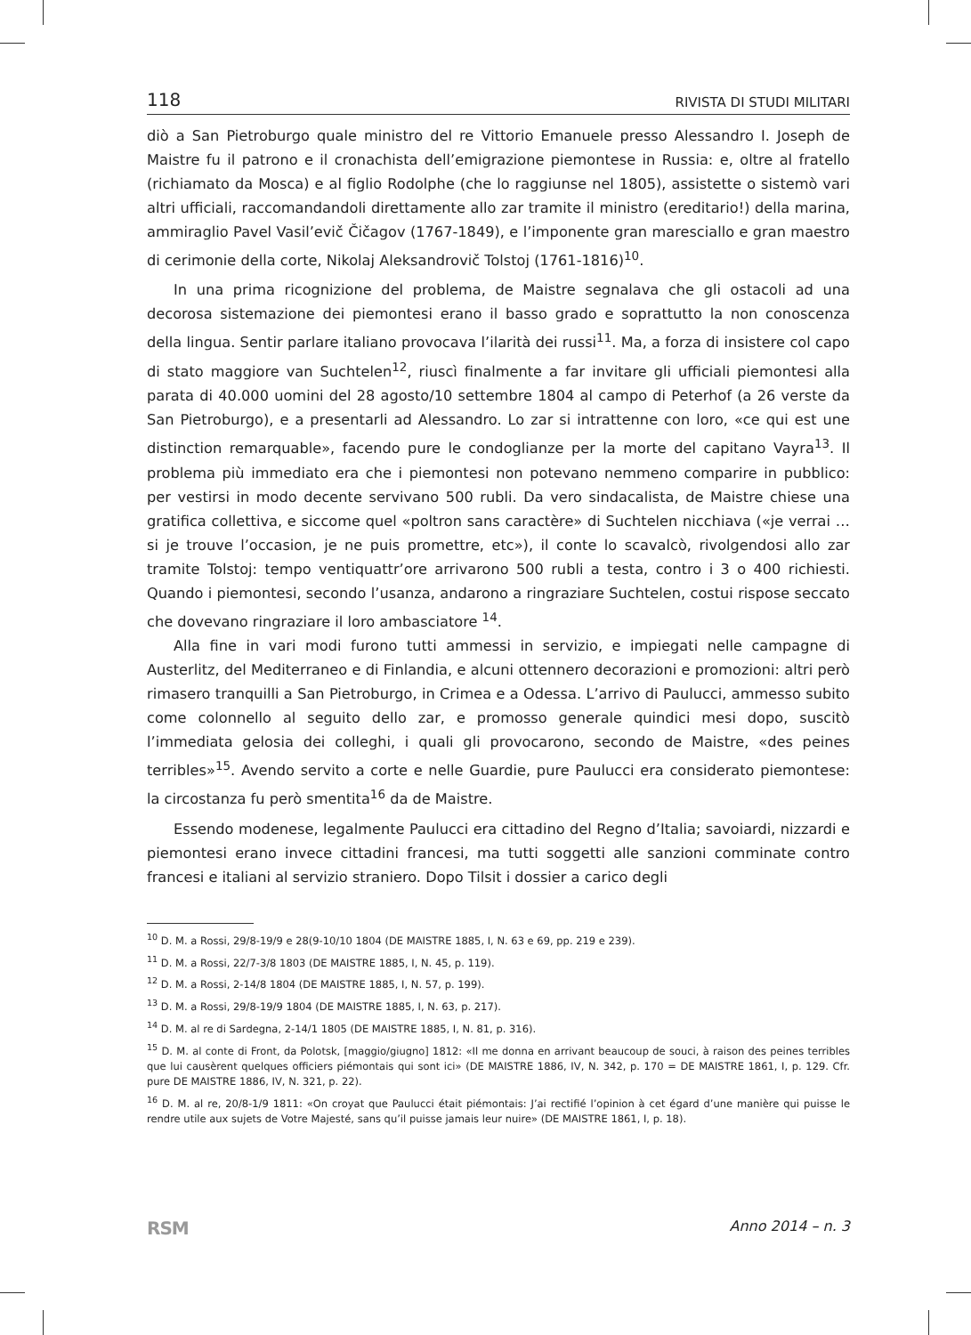118 RIVISTA DI STUDI MILITARI
diò a San Pietroburgo quale ministro del re Vittorio Emanuele presso Alessandro I. Joseph de Maistre fu il patrono e il cronachista dell’emigrazione piemontese in Russia: e, oltre al fratello (richiamato da Mosca) e al figlio Rodolphe (che lo raggiunse nel 1805), assistette o sistemò vari altri ufficiali, raccomandandoli direttamente allo zar tramite il ministro (ereditario!) della marina, ammiraglio Pavel Vasil’evič Čičagov (1767-1849), e l’imponente gran maresciallo e gran maestro di cerimonie della corte, Nikolaj Aleksandrovič Tolstoj (1761-1816)<sup>10</sup>.
In una prima ricognizione del problema, de Maistre segnalava che gli ostacoli ad una decorosa sistemazione dei piemontesi erano il basso grado e soprattutto la non conoscenza della lingua. Sentir parlare italiano provocava l’ilarità dei russi<sup>11</sup>. Ma, a forza di insistere col capo di stato maggiore van Suchtelen<sup>12</sup>, riuscì finalmente a far invitare gli ufficiali piemontesi alla parata di 40.000 uomini del 28 agosto/10 settembre 1804 al campo di Peterhof (a 26 verste da San Pietroburgo), e a presentarli ad Alessandro. Lo zar si intrattenne con loro, «ce qui est une distinction remarquable», facendo pure le condoglianze per la morte del capitano Vayra<sup>13</sup>. Il problema più immediato era che i piemontesi non potevano nemmeno comparire in pubblico: per vestirsi in modo decente servivano 500 rubli. Da vero sindacalista, de Maistre chiese una gratifica collettiva, e siccome quel «poltron sans caractère» di Suchtelen nicchiava («je verrai … si je trouve l’occasion, je ne puis promettre, etc»), il conte lo scavalcò, rivolgendosi allo zar tramite Tolstoj: tempo ventiquattr’ore arrivarono 500 rubli a testa, contro i 3 o 400 richiesti. Quando i piemontesi, secondo l’usanza, andarono a ringraziare Suchtelen, costui rispose seccato che dovevano ringraziare il loro ambasciatore <sup>14</sup>.
Alla fine in vari modi furono tutti ammessi in servizio, e impiegati nelle campagne di Austerlitz, del Mediterraneo e di Finlandia, e alcuni ottennero decorazioni e promozioni: altri però rimasero tranquilli a San Pietroburgo, in Crimea e a Odessa. L’arrivo di Paulucci, ammesso subito come colonnello al seguito dello zar, e promosso generale quindici mesi dopo, suscitò l’immediata gelosia dei colleghi, i quali gli provocarono, secondo de Maistre, «des peines terribles»<sup>15</sup>. Avendo servito a corte e nelle Guardie, pure Paulucci era considerato piemontese: la circostanza fu però smentita<sup>16</sup> da de Maistre.
Essendo modenese, legalmente Paulucci era cittadino del Regno d’Italia; savoiardi, nizzardi e piemontesi erano invece cittadini francesi, ma tutti soggetti alle sanzioni comminate contro francesi e italiani al servizio straniero. Dopo Tilsit i dossier a carico degli
<sup>10</sup> D. M. a Rossi, 29/8-19/9 e 28(9-10/10 1804 (DE MAISTRE 1885, I, N. 63 e 69, pp. 219 e 239).
<sup>11</sup> D. M. a Rossi, 22/7-3/8 1803 (DE MAISTRE 1885, I, N. 45, p. 119).
<sup>12</sup> D. M. a Rossi, 2-14/8 1804 (DE MAISTRE 1885, I, N. 57, p. 199).
<sup>13</sup> D. M. a Rossi, 29/8-19/9 1804 (DE MAISTRE 1885, I, N. 63, p. 217).
<sup>14</sup> D. M. al re di Sardegna, 2-14/1 1805 (DE MAISTRE 1885, I, N. 81, p. 316).
<sup>15</sup> D. M. al conte di Front, da Polotsk, [maggio/giugno] 1812: «Il me donna en arrivant beaucoup de souci, à raison des peines terribles que lui causèrent quelques officiers piémontais qui sont ici» (DE MAISTRE 1886, IV, N. 342, p. 170 = DE MAISTRE 1861, I, p. 129. Cfr. pure DE MAISTRE 1886, IV, N. 321, p. 22).
<sup>16</sup> D. M. al re, 20/8-1/9 1811: «On croyat que Paulucci était piémontais: J’ai rectifié l’opinion à cet égard d’une manière qui puisse le rendre utile aux sujets de Votre Majesté, sans qu’il puisse jamais leur nuire» (DE MAISTRE 1861, I, p. 18).
RSM Anno 2014 – n. 3